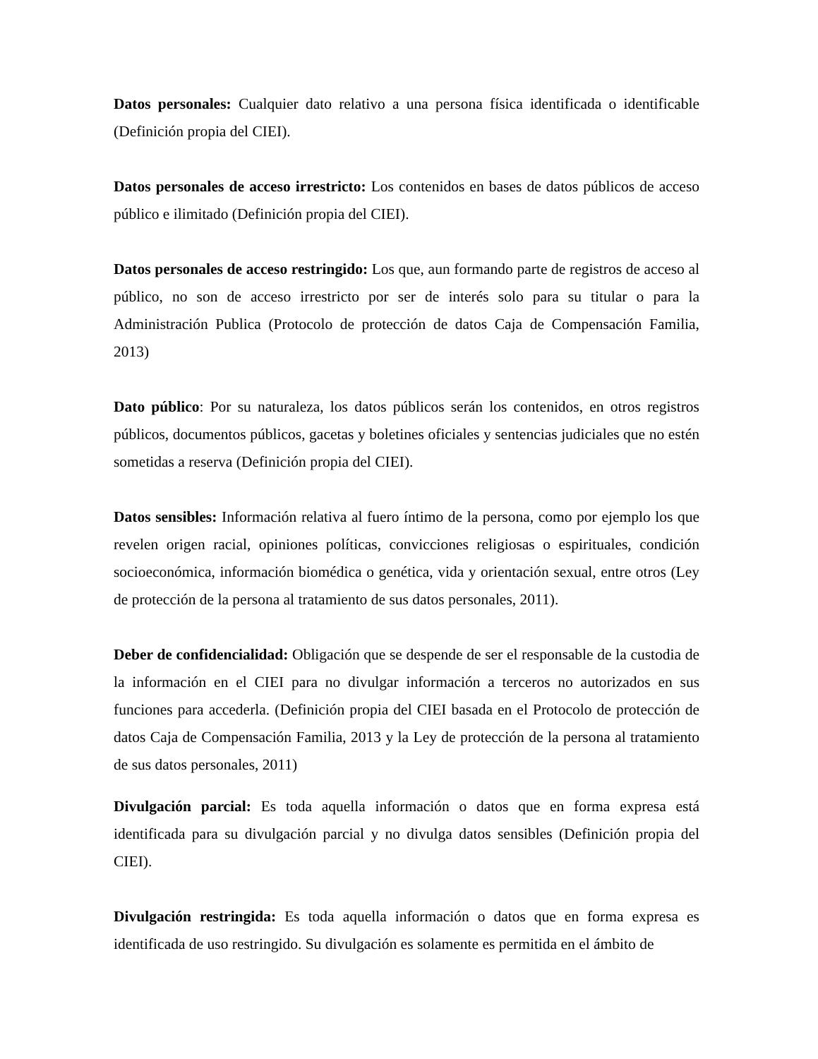Datos personales: Cualquier dato relativo a una persona física identificada o identificable (Definición propia del CIEI).
Datos personales de acceso irrestricto: Los contenidos en bases de datos públicos de acceso público e ilimitado (Definición propia del CIEI).
Datos personales de acceso restringido: Los que, aun formando parte de registros de acceso al público, no son de acceso irrestricto por ser de interés solo para su titular o para la Administración Publica (Protocolo de protección de datos Caja de Compensación Familia, 2013)
Dato público: Por su naturaleza, los datos públicos serán los contenidos, en otros registros públicos, documentos públicos, gacetas y boletines oficiales y sentencias judiciales que no estén sometidas a reserva (Definición propia del CIEI).
Datos sensibles: Información relativa al fuero íntimo de la persona, como por ejemplo los que revelen origen racial, opiniones políticas, convicciones religiosas o espirituales, condición socioeconómica, información biomédica o genética, vida y orientación sexual, entre otros (Ley de protección de la persona al tratamiento de sus datos personales, 2011).
Deber de confidencialidad: Obligación que se despende de ser el responsable de la custodia de la información en el CIEI para no divulgar información a terceros no autorizados en sus funciones para accederla. (Definición propia del CIEI basada en el Protocolo de protección de datos Caja de Compensación Familia, 2013 y la Ley de protección de la persona al tratamiento de sus datos personales, 2011)
Divulgación parcial: Es toda aquella información o datos que en forma expresa está identificada para su divulgación parcial y no divulga datos sensibles (Definición propia del CIEI).
Divulgación restringida: Es toda aquella información o datos que en forma expresa es identificada de uso restringido. Su divulgación es solamente es permitida en el ámbito de